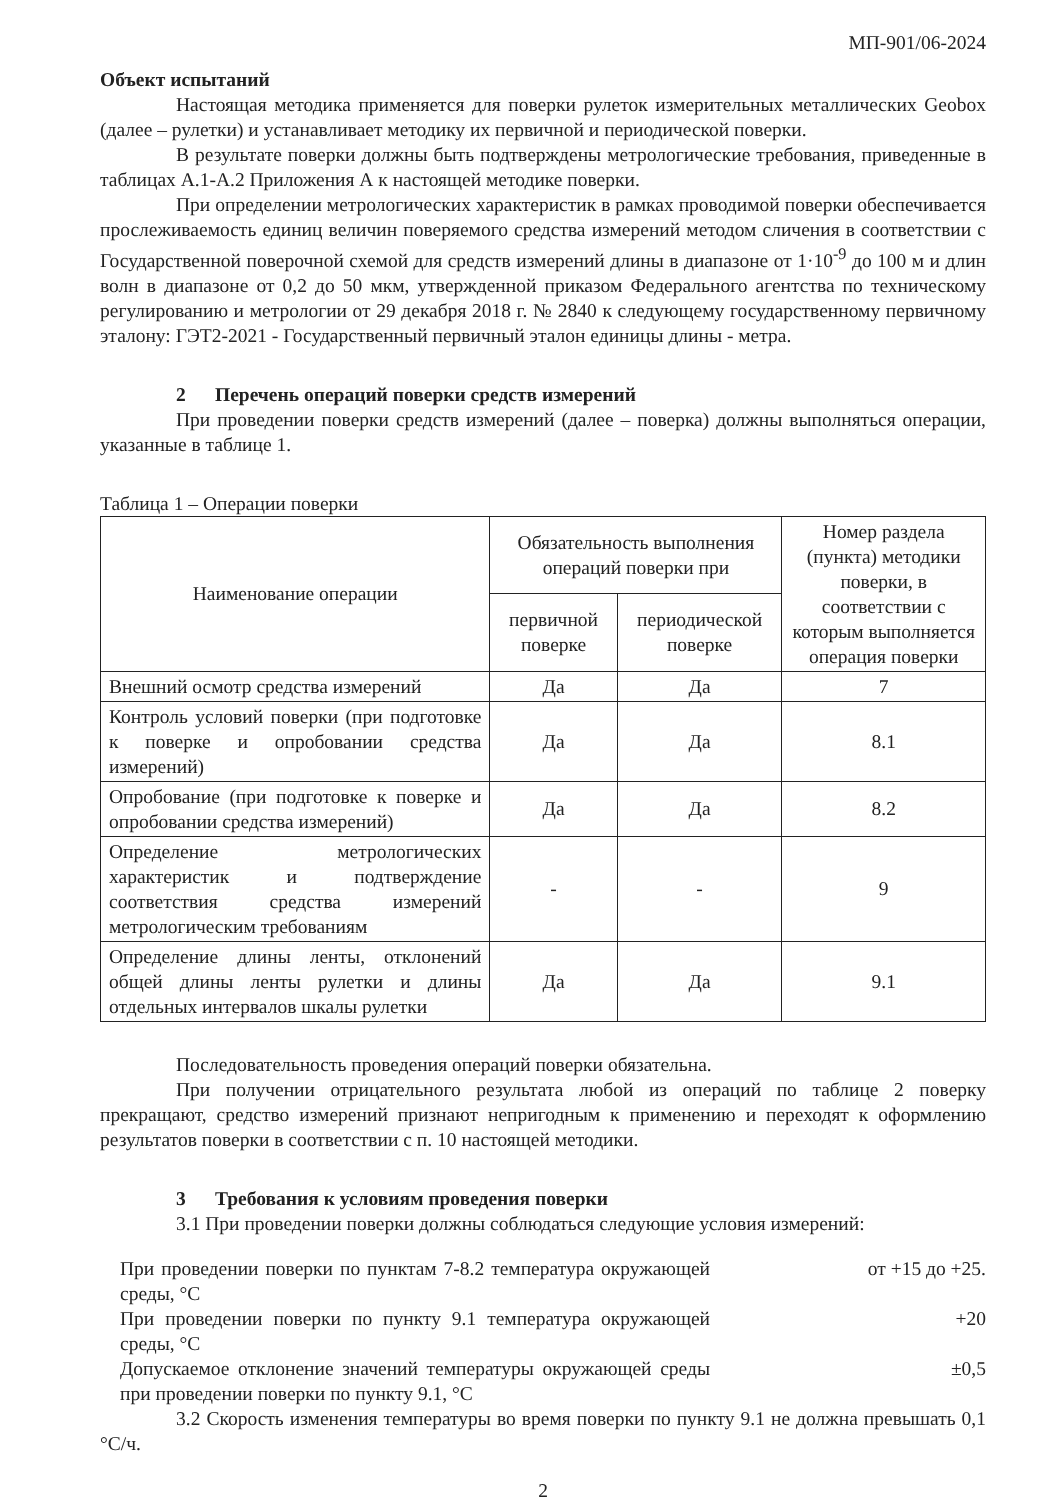МП-901/06-2024
Объект испытаний
Настоящая методика применяется для поверки рулеток измерительных металлических Geobox (далее – рулетки) и устанавливает методику их первичной и периодической поверки.
В результате поверки должны быть подтверждены метрологические требования, приведенные в таблицах А.1-А.2 Приложения А к настоящей методике поверки.
При определении метрологических характеристик в рамках проводимой поверки обеспечивается прослеживаемость единиц величин поверяемого средства измерений методом сличения в соответствии с Государственной поверочной схемой для средств измерений длины в диапазоне от 1·10<sup>-9</sup> до 100 м и длин волн в диапазоне от 0,2 до 50 мкм, утвержденной приказом Федерального агентства по техническому регулированию и метрологии от 29 декабря 2018 г. № 2840 к следующему государственному первичному эталону: ГЭТ2-2021 - Государственный первичный эталон единицы длины - метра.
2 Перечень операций поверки средств измерений
При проведении поверки средств измерений (далее – поверка) должны выполняться операции, указанные в таблице 1.
Таблица 1 – Операции поверки
| Наименование операции | Обязательность выполнения операций поверки при | | Номер раздела (пункта) методики поверки, в соответствии с которым выполняется операция поверки |
| --- | --- | --- | --- |
| | первичной поверке | периодической поверке | |
| Внешний осмотр средства измерений | Да | Да | 7 |
| Контроль условий поверки (при подготовке к поверке и опробовании средства измерений) | Да | Да | 8.1 |
| Опробование (при подготовке к поверке и опробовании средства измерений) | Да | Да | 8.2 |
| Определение метрологических характеристик и подтверждение соответствия средства измерений метрологическим требованиям | - | - | 9 |
| Определение длины ленты, отклонений общей длины ленты рулетки и длины отдельных интервалов шкалы рулетки | Да | Да | 9.1 |
Последовательность проведения операций поверки обязательна.
При получении отрицательного результата любой из операций по таблице 2 поверку прекращают, средство измерений признают непригодным к применению и переходят к оформлению результатов поверки в соответствии с п. 10 настоящей методики.
3 Требования к условиям проведения поверки
3.1 При проведении поверки должны соблюдаться следующие условия измерений:
При проведении поверки по пунктам 7-8.2 температура окружающей среды, °С
от +15 до +25.
При проведении поверки по пункту 9.1 температура окружающей среды, °С
+20
Допускаемое отклонение значений температуры окружающей среды при проведении поверки по пункту 9.1, °С
±0,5
3.2 Скорость изменения температуры во время поверки по пункту 9.1 не должна превышать 0,1 °С/ч.
2